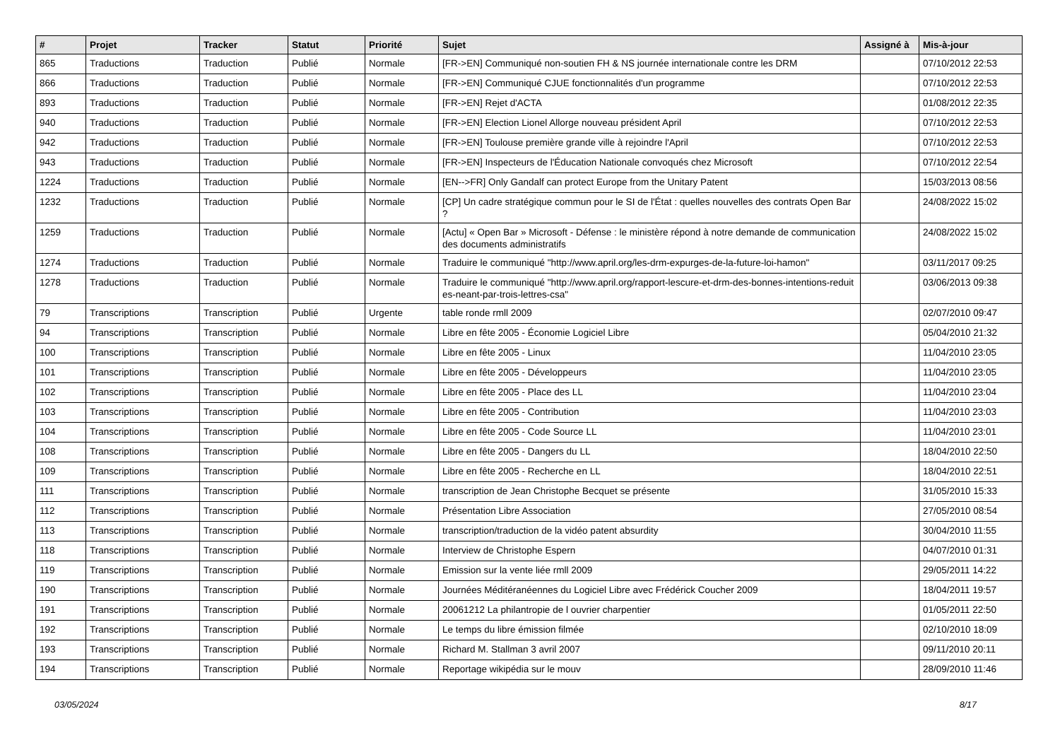| # | Projet | Tracker | Statut | Priorité | Sujet | Assigné à | Mis-à-jour |
| --- | --- | --- | --- | --- | --- | --- | --- |
| 865 | Traductions | Traduction | Publié | Normale | [FR->EN] Communiqué non-soutien FH & NS journée internationale contre les DRM | | 07/10/2012 22:53 |
| 866 | Traductions | Traduction | Publié | Normale | [FR->EN] Communiqué CJUE fonctionnalités d'un programme | | 07/10/2012 22:53 |
| 893 | Traductions | Traduction | Publié | Normale | [FR->EN] Rejet d'ACTA | | 01/08/2012 22:35 |
| 940 | Traductions | Traduction | Publié | Normale | [FR->EN] Election Lionel Allorge nouveau président April | | 07/10/2012 22:53 |
| 942 | Traductions | Traduction | Publié | Normale | [FR->EN] Toulouse première grande ville à rejoindre l'April | | 07/10/2012 22:53 |
| 943 | Traductions | Traduction | Publié | Normale | [FR->EN] Inspecteurs de l'Éducation Nationale convoqués chez Microsoft | | 07/10/2012 22:54 |
| 1224 | Traductions | Traduction | Publié | Normale | [EN-->FR] Only Gandalf can protect Europe from the Unitary Patent | | 15/03/2013 08:56 |
| 1232 | Traductions | Traduction | Publié | Normale | [CP] Un cadre stratégique commun pour le SI de l'État : quelles nouvelles des contrats Open Bar ? | | 24/08/2022 15:02 |
| 1259 | Traductions | Traduction | Publié | Normale | [Actu] « Open Bar » Microsoft - Défense : le ministère répond à notre demande de communication des documents administratifs | | 24/08/2022 15:02 |
| 1274 | Traductions | Traduction | Publié | Normale | Traduire le communiqué "http://www.april.org/les-drm-expurges-de-la-future-loi-hamon" | | 03/11/2017 09:25 |
| 1278 | Traductions | Traduction | Publié | Normale | Traduire le communiqué "http://www.april.org/rapport-lescure-et-drm-des-bonnes-intentions-reduites-neant-par-trois-lettres-csa" | | 03/06/2013 09:38 |
| 79 | Transcriptions | Transcription | Publié | Urgente | table ronde rmll 2009 | | 02/07/2010 09:47 |
| 94 | Transcriptions | Transcription | Publié | Normale | Libre en fête 2005 - Économie Logiciel Libre | | 05/04/2010 21:32 |
| 100 | Transcriptions | Transcription | Publié | Normale | Libre en fête 2005 - Linux | | 11/04/2010 23:05 |
| 101 | Transcriptions | Transcription | Publié | Normale | Libre en fête 2005 - Développeurs | | 11/04/2010 23:05 |
| 102 | Transcriptions | Transcription | Publié | Normale | Libre en fête 2005 - Place des LL | | 11/04/2010 23:04 |
| 103 | Transcriptions | Transcription | Publié | Normale | Libre en fête 2005 - Contribution | | 11/04/2010 23:03 |
| 104 | Transcriptions | Transcription | Publié | Normale | Libre en fête 2005 - Code Source LL | | 11/04/2010 23:01 |
| 108 | Transcriptions | Transcription | Publié | Normale | Libre en fête 2005 - Dangers du LL | | 18/04/2010 22:50 |
| 109 | Transcriptions | Transcription | Publié | Normale | Libre en fête 2005 - Recherche en LL | | 18/04/2010 22:51 |
| 111 | Transcriptions | Transcription | Publié | Normale | transcription de Jean Christophe Becquet se présente | | 31/05/2010 15:33 |
| 112 | Transcriptions | Transcription | Publié | Normale | Présentation Libre Association | | 27/05/2010 08:54 |
| 113 | Transcriptions | Transcription | Publié | Normale | transcription/traduction de la vidéo patent absurdity | | 30/04/2010 11:55 |
| 118 | Transcriptions | Transcription | Publié | Normale | Interview de Christophe Espern | | 04/07/2010 01:31 |
| 119 | Transcriptions | Transcription | Publié | Normale | Emission sur la vente liée rmll 2009 | | 29/05/2011 14:22 |
| 190 | Transcriptions | Transcription | Publié | Normale | Journées Méditéranéennes du Logiciel Libre avec Frédérick Coucher 2009 | | 18/04/2011 19:57 |
| 191 | Transcriptions | Transcription | Publié | Normale | 20061212 La philantropie de l ouvrier charpentier | | 01/05/2011 22:50 |
| 192 | Transcriptions | Transcription | Publié | Normale | Le temps du libre émission filmée | | 02/10/2010 18:09 |
| 193 | Transcriptions | Transcription | Publié | Normale | Richard M. Stallman 3 avril 2007 | | 09/11/2010 20:11 |
| 194 | Transcriptions | Transcription | Publié | Normale | Reportage wikipédia sur le mouv | | 28/09/2010 11:46 |
03/05/2024 8/17